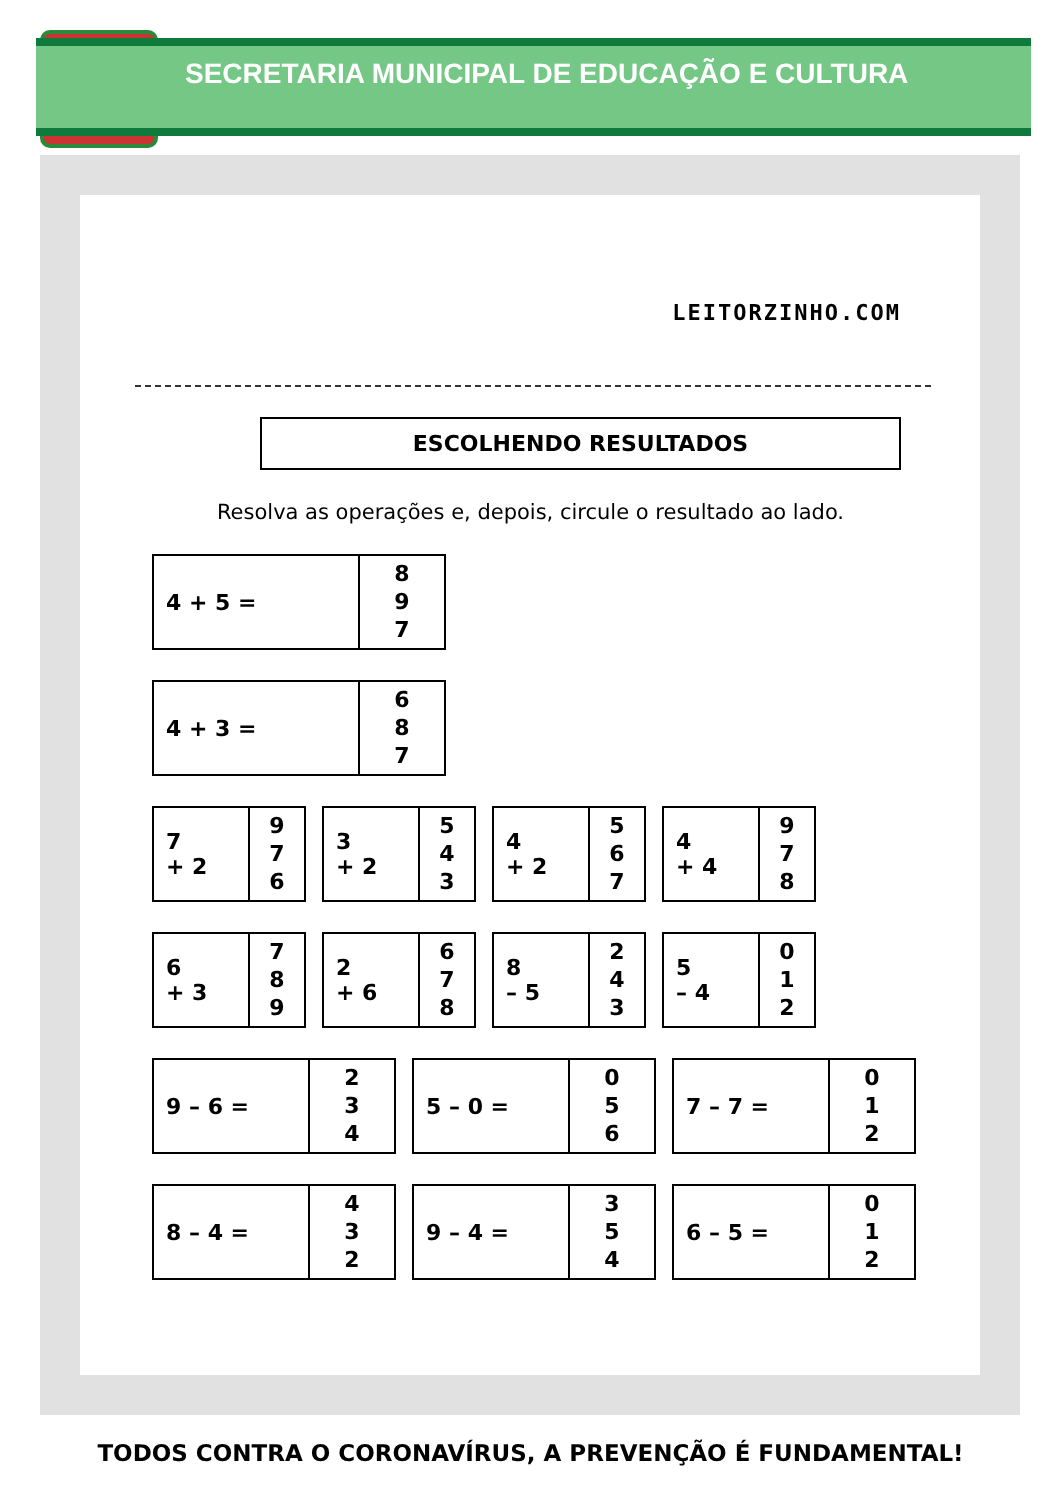SECRETARIA MUNICIPAL DE EDUCAÇÃO E CULTURA
LEITORZINHO.COM
ESCOLHENDO RESULTADOS
Resolva as operações e, depois, circule o resultado ao lado.
| 4 + 5 = | 8 9 7 |
| 4 + 3 = | 6 8 7 |
| 7 + 2 | 9 7 6 |
| 3 + 2 | 5 4 3 |
| 4 + 2 | 5 6 7 |
| 4 + 4 | 9 7 8 |
| 6 + 3 | 7 8 9 |
| 2 + 6 | 6 7 8 |
| 8 – 5 | 2 4 3 |
| 5 – 4 | 0 1 2 |
| 9 – 6 = | 2 3 4 |
| 5 – 0 = | 0 5 6 |
| 7 – 7 = | 0 1 2 |
| 8 – 4 = | 4 3 2 |
| 9 – 4 = | 3 5 4 |
| 6 – 5 = | 0 1 2 |
TODOS CONTRA O CORONAVÍRUS, A PREVENÇÃO É FUNDAMENTAL!